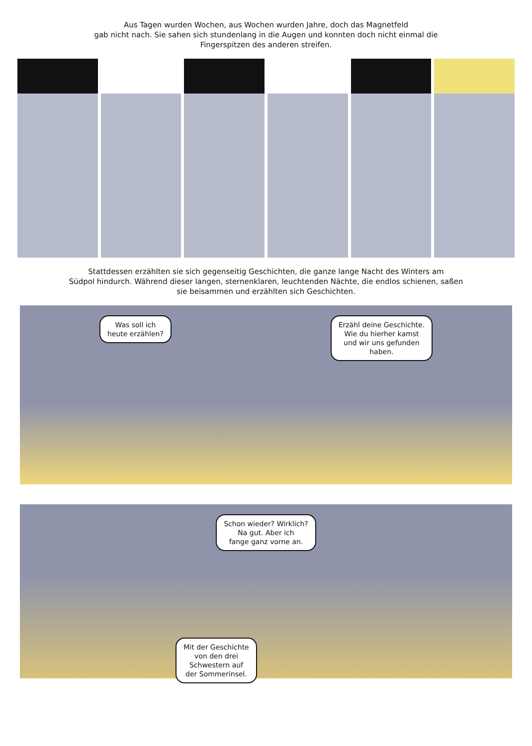Aus Tagen wurden Wochen, aus Wochen wurden Jahre, doch das Magnetfeld
gab nicht nach. Sie sahen sich stundenlang in die Augen und konnten doch nicht einmal die
Fingerspitzen des anderen streifen.
Stattdessen erzählten sie sich gegenseitig Geschichten, die ganze lange Nacht des Winters am
Südpol hindurch. Während dieser langen, sternenklaren, leuchtenden Nächte, die endlos schienen, saßen
sie beisammen und erzählten sich Geschichten.
Was soll ich
heute erzählen?
Erzähl deine Geschichte.
Wie du hierher kamst
und wir uns gefunden
haben.
Schon wieder? Wirklich?
Na gut. Aber ich
fange ganz vorne an.
Mit der Geschichte
von den drei
Schwestern auf
der Sommerinsel.